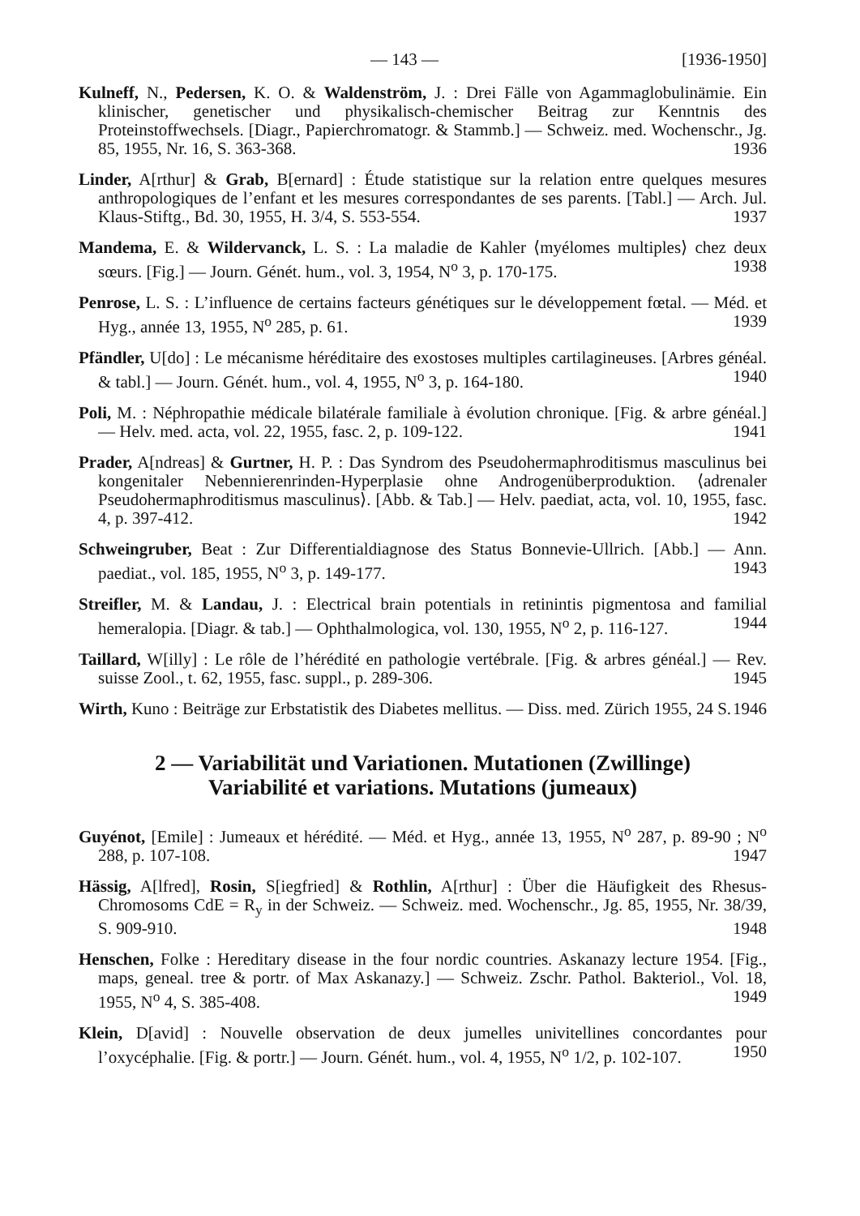— 143 — [1936-1950]
Kulneff, N., Pedersen, K. O. & Waldenström, J. : Drei Fälle von Agammaglobulinämie. Ein klinischer, genetischer und physikalisch-chemischer Beitrag zur Kenntnis des Proteinstoffwechsels. [Diagr., Papierchromatogr. & Stammb.] — Schweiz. med. Wochenschr., Jg. 85, 1955, Nr. 16, S. 363-368. 1936
Linder, A[rthur] & Grab, B[ernard] : Étude statistique sur la relation entre quelques mesures anthropologiques de l’enfant et les mesures correspondantes de ses parents. [Tabl.] — Arch. Jul. Klaus-Stiftg., Bd. 30, 1955, H. 3/4, S. 553-554. 1937
Mandema, E. & Wildervanck, L. S. : La maladie de Kahler ⟨myélomes multiples⟩ chez deux sœurs. [Fig.] — Journ. Génét. hum., vol. 3, 1954, N<sup>o</sup> 3, p. 170-175. 1938
Penrose, L. S. : L’influence de certains facteurs génétiques sur le développement fœtal. — Méd. et Hyg., année 13, 1955, N<sup>o</sup> 285, p. 61. 1939
Pfändler, U[do] : Le mécanisme héréditaire des exostoses multiples cartilagineuses. [Arbres généal. & tabl.] — Journ. Génét. hum., vol. 4, 1955, N<sup>o</sup> 3, p. 164-180. 1940
Poli, M. : Néphropathie médicale bilatérale familiale à évolution chronique. [Fig. & arbre généal.] — Helv. med. acta, vol. 22, 1955, fasc. 2, p. 109-122. 1941
Prader, A[ndreas] & Gurtner, H. P. : Das Syndrom des Pseudohermaphroditismus masculinus bei kongenitaler Nebennierenrinden-Hyperplasie ohne Androgenüberproduktion. ⟨adrenaler Pseudohermaphroditismus masculinus⟩. [Abb. & Tab.] — Helv. paediat, acta, vol. 10, 1955, fasc. 4, p. 397-412. 1942
Schweingruber, Beat : Zur Differentialdiagnose des Status Bonnevie-Ullrich. [Abb.] — Ann. paediat., vol. 185, 1955, N<sup>o</sup> 3, p. 149-177. 1943
Streifler, M. & Landau, J. : Electrical brain potentials in retinintis pigmentosa and familial hemeralopia. [Diagr. & tab.] — Ophthalmologica, vol. 130, 1955, N<sup>o</sup> 2, p. 116-127. 1944
Taillard, W[illy] : Le rôle de l’hérédité en pathologie vertébrale. [Fig. & arbres généal.] — Rev. suisse Zool., t. 62, 1955, fasc. suppl., p. 289-306. 1945
Wirth, Kuno : Beiträge zur Erbstatistik des Diabetes mellitus. — Diss. med. Zürich 1955, 24 S. 1946
2 — Variabilität und Variationen. Mutationen (Zwillinge)
Variabilité et variations. Mutations (jumeaux)
Guyénot, [Emile] : Jumeaux et hérédité. — Méd. et Hyg., année 13, 1955, N<sup>o</sup> 287, p. 89-90 ; N<sup>o</sup> 288, p. 107-108. 1947
Hässig, A[lfred], Rosin, S[iegfried] & Rothlin, A[rthur] : Über die Häufigkeit des Rhesus-Chromosoms CdE = R<sub>y</sub> in der Schweiz. — Schweiz. med. Wochenschr., Jg. 85, 1955, Nr. 38/39, S. 909-910. 1948
Henschen, Folke : Hereditary disease in the four nordic countries. Askanazy lecture 1954. [Fig., maps, geneal. tree & portr. of Max Askanazy.] — Schweiz. Zschr. Pathol. Bakteriol., Vol. 18, 1955, N<sup>o</sup> 4, S. 385-408. 1949
Klein, D[avid] : Nouvelle observation de deux jumelles univitellines concordantes pour l’oxycéphalie. [Fig. & portr.] — Journ. Génét. hum., vol. 4, 1955, N<sup>o</sup> 1/2, p. 102-107. 1950